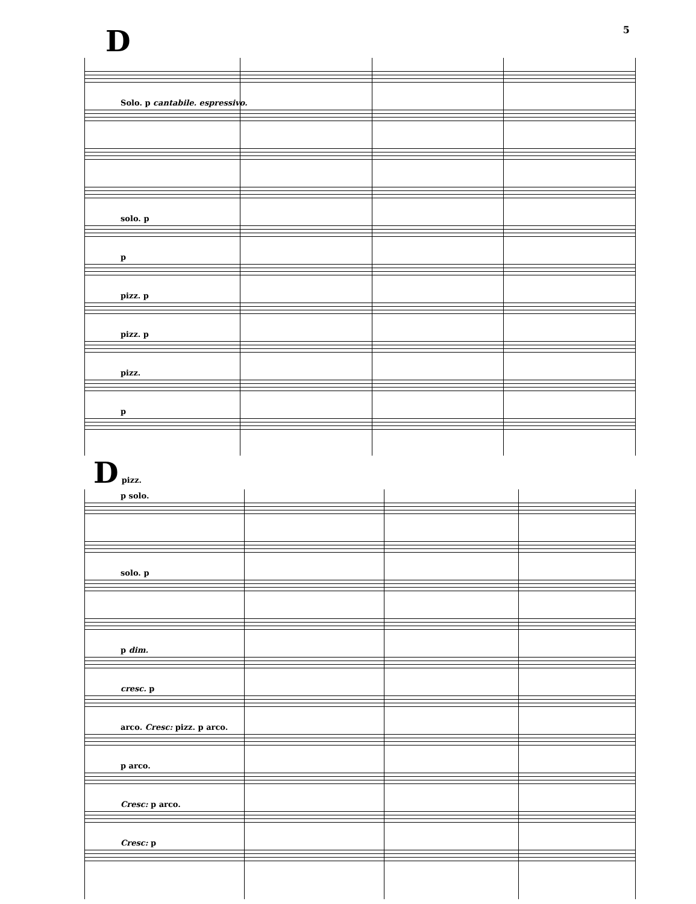D 5
Solo. p cantabile. espressivo.
solo. p
p
pizz. p
pizz. p
pizz.
p
D pizz.
p solo.
solo. p
p dim.
cresc. p
arco. Cresc: pizz. p arco.
p arco.
Cresc: p arco.
Cresc: p